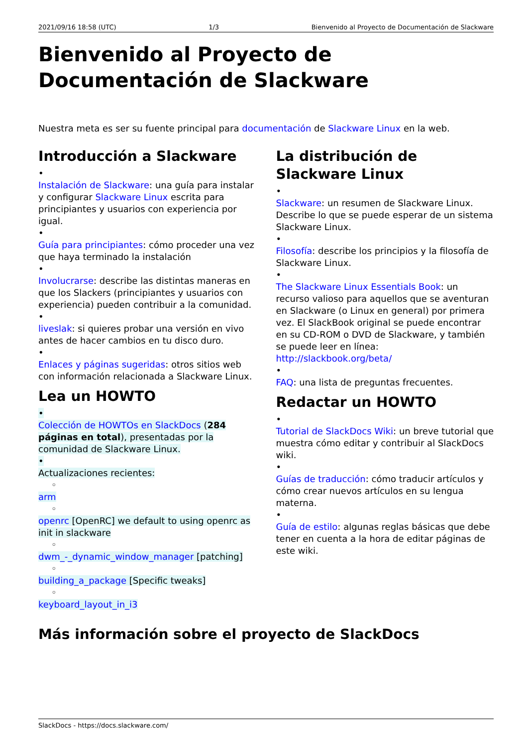2021/09/16 18:58 (UTC) 1/3 Bienvenido al Proyecto de Documentación de Slackware
Bienvenido al Proyecto de Documentación de Slackware
Nuestra meta es ser su fuente principal para documentación de Slackware Linux en la web.
Introducción a Slackware
•
Instalación de Slackware: una guía para instalar y configurar Slackware Linux escrita para principiantes y usuarios con experiencia por igual.
•
Guía para principiantes: cómo proceder una vez que haya terminado la instalación
•
Involucrarse: describe las distintas maneras en que los Slackers (principiantes y usuarios con experiencia) pueden contribuir a la comunidad.
•
liveslak: si quieres probar una versión en vivo antes de hacer cambios en tu disco duro.
•
Enlaces y páginas sugeridas: otros sitios web con información relacionada a Slackware Linux.
Lea un HOWTO
•
Colección de HOWTOs en SlackDocs (284 páginas en total), presentadas por la comunidad de Slackware Linux.
•
Actualizaciones recientes:
◦
arm
◦
openrc [OpenRC] we default to using openrc as init in slackware
◦
dwm_-_dynamic_window_manager [patching]
◦
building_a_package [Specific tweaks]
◦
keyboard_layout_in_i3
La distribución de Slackware Linux
•
Slackware: un resumen de Slackware Linux. Describe lo que se puede esperar de un sistema Slackware Linux.
•
Filosofía: describe los principios y la filosofía de Slackware Linux.
•
The Slackware Linux Essentials Book: un recurso valioso para aquellos que se aventuran en Slackware (o Linux en general) por primera vez. El SlackBook original se puede encontrar en su CD-ROM o DVD de Slackware, y también se puede leer en línea: http://slackbook.org/beta/
•
FAQ: una lista de preguntas frecuentes.
Redactar un HOWTO
•
Tutorial de SlackDocs Wiki: un breve tutorial que muestra cómo editar y contribuir al SlackDocs wiki.
•
Guías de traducción: cómo traducir artículos y cómo crear nuevos artículos en su lengua materna.
•
Guía de estilo: algunas reglas básicas que debe tener en cuenta a la hora de editar páginas de este wiki.
Más información sobre el proyecto de SlackDocs
SlackDocs - https://docs.slackware.com/